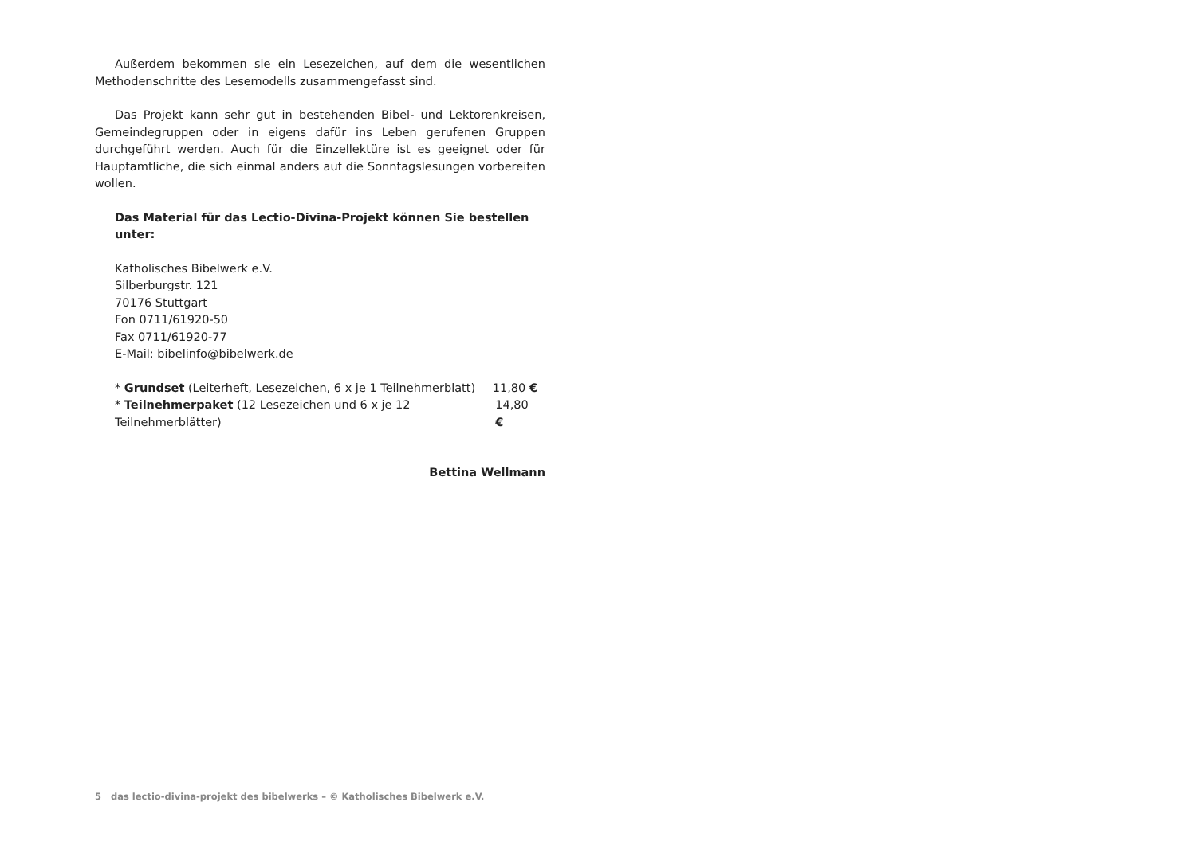Außerdem bekommen sie ein Lesezeichen, auf dem die wesentlichen Methodenschritte des Lesemodells zusammengefasst sind.
Das Projekt kann sehr gut in bestehenden Bibel- und Lektorenkreisen, Gemeindegruppen oder in eigens dafür ins Leben gerufenen Gruppen durchgeführt werden. Auch für die Einzellektüre ist es geeignet oder für Hauptamtliche, die sich einmal anders auf die Sonntagslesungen vorbereiten wollen.
Das Material für das Lectio-Divina-Projekt können Sie bestellen unter:
Katholisches Bibelwerk e.V.
Silberburgstr. 121
70176 Stuttgart
Fon 0711/61920-50
Fax 0711/61920-77
E-Mail: bibelinfo@bibelwerk.de
* Grundset (Leiterheft, Lesezeichen, 6 x je 1 Teilnehmerblatt) 11,80 €
* Teilnehmerpaket (12 Lesezeichen und 6 x je 12 Teilnehmerblätter) 14,80 €
Bettina Wellmann
5 das lectio-divina-projekt des bibelwerks – © Katholisches Bibelwerk e.V.